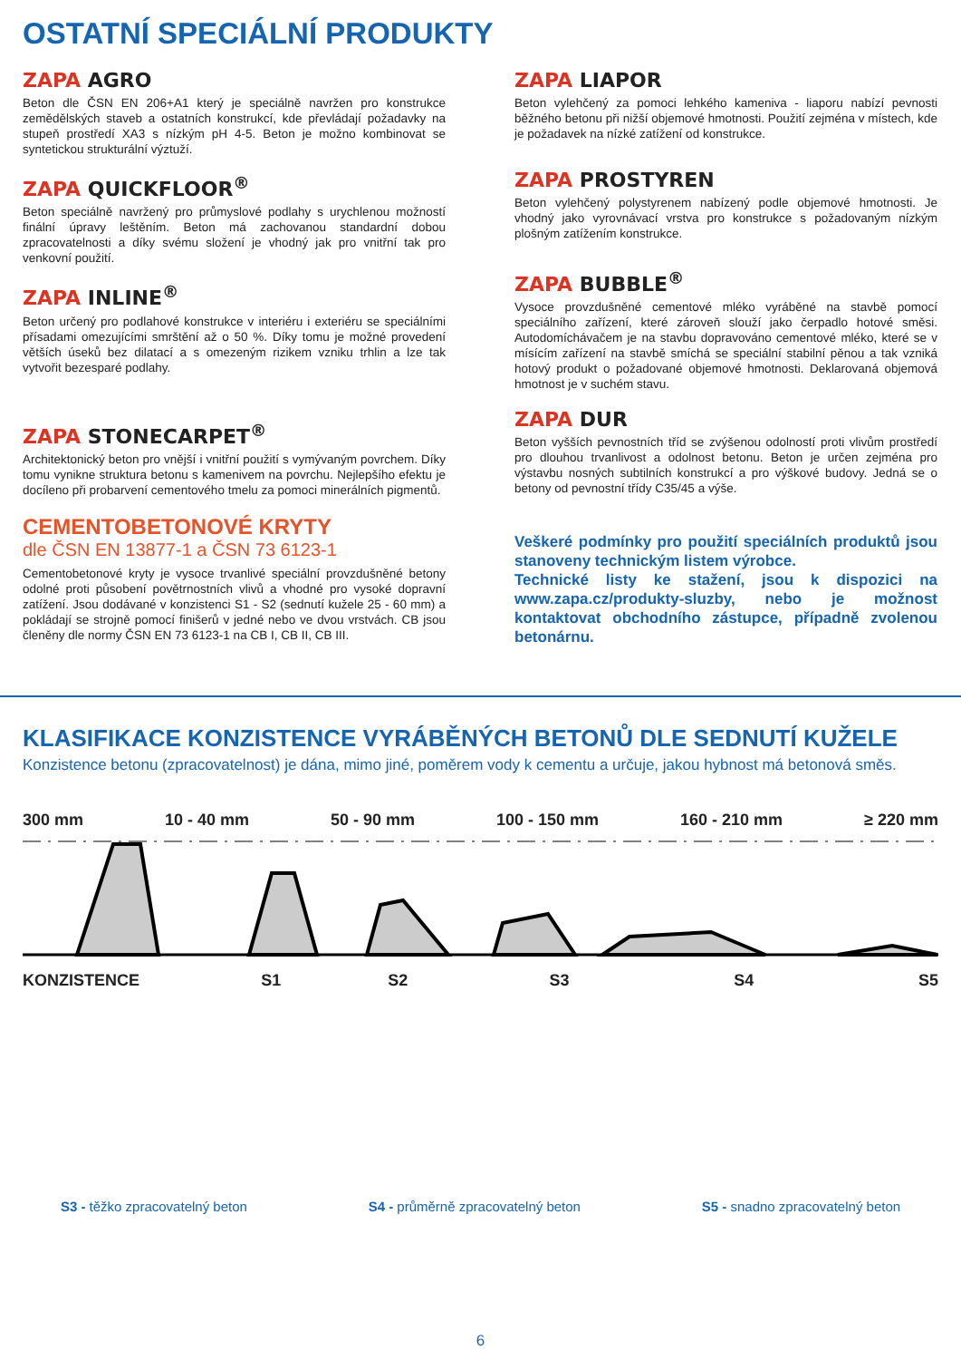OSTATNÍ SPECIÁLNÍ PRODUKTY
ZAPA AGRO
Beton dle ČSN EN 206+A1 který je speciálně navržen pro konstrukce zemědělských staveb a ostatních konstrukcí, kde převládají požadavky na stupeň prostředí XA3 s nízkým pH 4-5. Beton je možno kombinovat se syntetickou strukturální výztuží.
ZAPA QUICKFLOOR<sup>®</sup>
Beton speciálně navržený pro průmyslové podlahy s urychlenou možností finální úpravy leštěním. Beton má zachovanou standardní dobou zpracovatelnosti a díky svému složení je vhodný jak pro vnitřní tak pro venkovní použití.
ZAPA INLINE<sup>®</sup>
Beton určený pro podlahové konstrukce v interiéru i exteriéru se speciálními přísadami omezujícími smrštění až o 50 %. Díky tomu je možné provedení větších úseků bez dilatací a s omezeným rizikem vzniku trhlin a lze tak vytvořit bezesparé podlahy.
ZAPA STONECARPET<sup>®</sup>
Architektonický beton pro vnější i vnitřní použití s vymývaným povrchem. Díky tomu vynikne struktura betonu s kamenivem na povrchu. Nejlepšího efektu je docíleno při probarvení cementového tmelu za pomoci minerálních pigmentů.
CEMENTOBETONOVÉ KRYTY
dle ČSN EN 13877-1 a ČSN 73 6123-1
Cementobetonové kryty je vysoce trvanlivé speciální provzdušněné betony odolné proti působení povětrnostních vlivů a vhodné pro vysoké dopravní zatížení. Jsou dodávané v konzistenci S1 - S2 (sednutí kužele 25 - 60 mm) a pokládají se strojně pomocí finišerů v jedné nebo ve dvou vrstvách. CB jsou členěny dle normy ČSN EN 73 6123-1 na CB I, CB II, CB III.
ZAPA LIAPOR
Beton vylehčený za pomoci lehkého kameniva - liaporu nabízí pevnosti běžného betonu při nižší objemové hmotnosti. Použití zejména v místech, kde je požadavek na nízké zatížení od konstrukce.
ZAPA PROSTYREN
Beton vylehčený polystyrenem nabízený podle objemové hmotnosti. Je vhodný jako vyrovnávací vrstva pro konstrukce s požadovaným nízkým plošným zatížením konstrukce.
ZAPA BUBBLE<sup>®</sup>
Vysoce provzdušněné cementové mléko vyráběné na stavbě pomocí speciálního zařízení, které zároveň slouží jako čerpadlo hotové směsi. Autodomíchávačem je na stavbu dopravováno cementové mléko, které se v mísícím zařízení na stavbě smíchá se speciální stabilní pěnou a tak vzniká hotový produkt o požadované objemové hmotnosti. Deklarovaná objemová hmotnost je v suchém stavu.
ZAPA DUR
Beton vyšších pevnostních tříd se zvýšenou odolností proti vlivům prostředí pro dlouhou trvanlivost a odolnost betonu. Beton je určen zejména pro výstavbu nosných subtilních konstrukcí a pro výškové budovy. Jedná se o betony od pevnostní třídy C35/45 a výše.
Veškeré podmínky pro použití speciálních produktů jsou stanoveny technickým listem výrobce.
Technické listy ke stažení, jsou k dispozici na www.zapa.cz/produkty-sluzby, nebo je možnost kontaktovat obchodního zástupce, případně zvolenou betonárnu.
KLASIFIKACE KONZISTENCE VYRÁBĚNÝCH BETONŮ DLE SEDNUTÍ KUŽELE
Konzistence betonu (zpracovatelnost) je dána, mimo jiné, poměrem vody k cementu a určuje, jakou hybnost má betonová směs.
300 mm 10 - 40 mm 50 - 90 mm 100 - 150 mm 160 - 210 mm ≥ 220 mm
KONZISTENCE S1 S2 S3 S4 S5
S3 - těžko zpracovatelný beton S4 - průměrně zpracovatelný beton S5 - snadno zpracovatelný beton
6